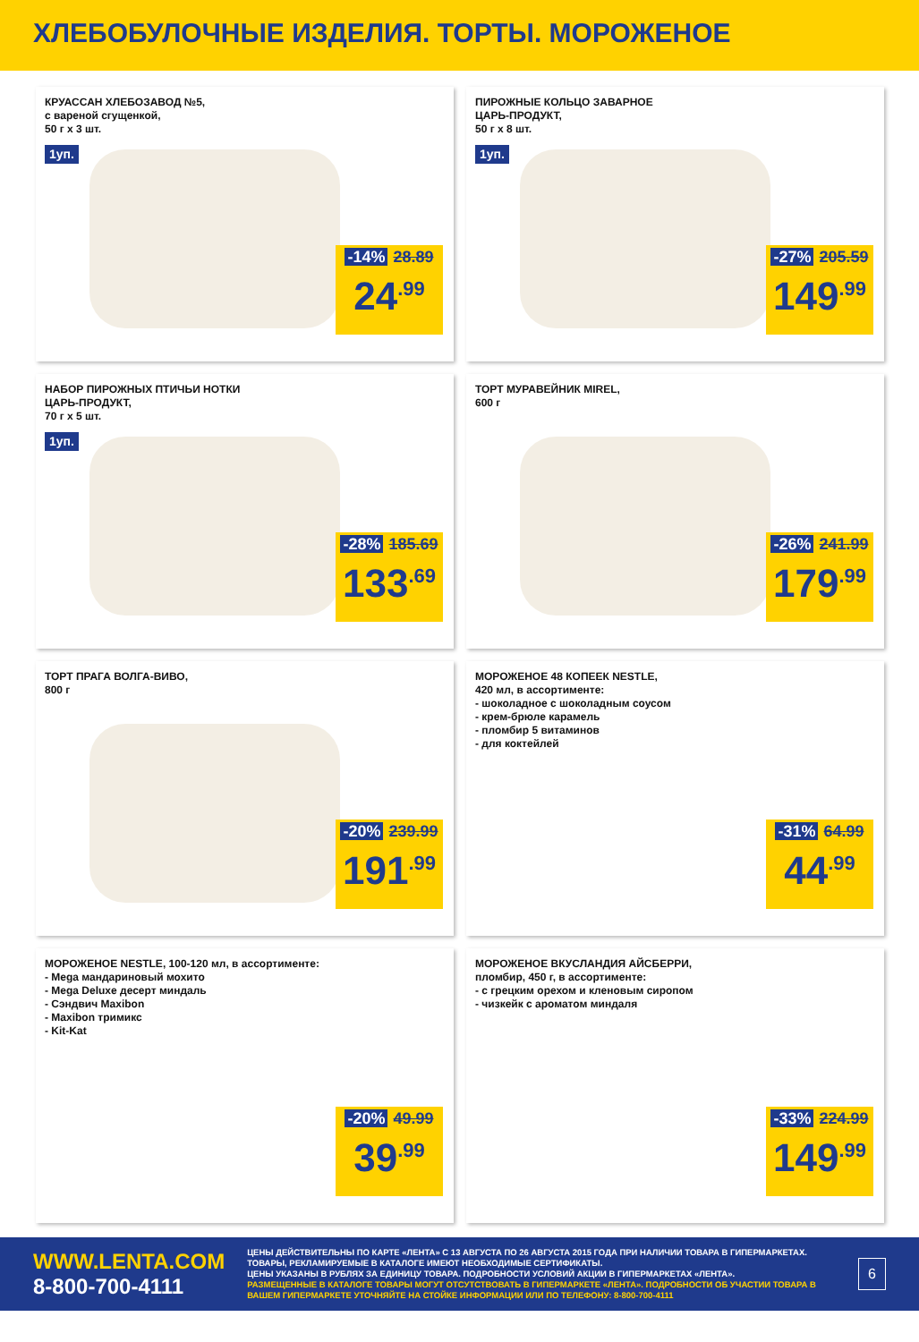ХЛЕБОБУЛОЧНЫЕ ИЗДЕЛИЯ. ТОРТЫ. МОРОЖЕНОЕ
КРУАССАН ХЛЕБОЗАВОД №5,
с вареной сгущенкой,
50 г х 3 шт.
1уп.
-14% 28.89
24<sup>.99</sup>
ПИРОЖНЫЕ КОЛЬЦО ЗАВАРНОЕ
ЦАРЬ-ПРОДУКТ,
50 г х 8 шт.
1уп.
-27% 205.59
149<sup>.99</sup>
НАБОР ПИРОЖНЫХ ПТИЧЬИ НОТКИ
ЦАРЬ-ПРОДУКТ,
70 г х 5 шт.
1уп.
-28% 185.69
133<sup>.69</sup>
ТОРТ МУРАВЕЙНИК MIREL,
600 г
-26% 241.99
179<sup>.99</sup>
ТОРТ ПРАГА ВОЛГА-ВИВО,
800 г
-20% 239.99
191<sup>.99</sup>
МОРОЖЕНОЕ 48 КОПЕЕК NESTLE,
420 мл, в ассортименте:
- шоколадное с шоколадным соусом
- крем-брюле карамель
- пломбир 5 витаминов
- для коктейлей
-31% 64.99
44<sup>.99</sup>
МОРОЖЕНОЕ NESTLE, 100-120 мл, в ассортименте:
- Mega мандариновый мохито
- Mega Deluxe десерт миндаль
- Сэндвич Maxibon
- Maxibon тримикс
- Kit-Kat
-20% 49.99
39<sup>.99</sup>
МОРОЖЕНОЕ ВКУСЛАНДИЯ АЙСБЕРРИ,
пломбир, 450 г, в ассортименте:
- с грецким орехом и кленовым сиропом
- чизкейк с ароматом миндаля
-33% 224.99
149<sup>.99</sup>
WWW.LENTA.COM
8-800-700-4111
ЦЕНЫ ДЕЙСТВИТЕЛЬНЫ ПО КАРТЕ «ЛЕНТА» С 13 АВГУСТА ПО 26 АВГУСТА 2015 ГОДА ПРИ НАЛИЧИИ ТОВАРА В ГИПЕРМАРКЕТАХ. ТОВАРЫ, РЕКЛАМИРУЕМЫЕ В КАТАЛОГЕ ИМЕЮТ НЕОБХОДИМЫЕ СЕРТИФИКАТЫ.
ЦЕНЫ УКАЗАНЫ В РУБЛЯХ ЗА ЕДИНИЦУ ТОВАРА. ПОДРОБНОСТИ УСЛОВИЙ АКЦИИ В ГИПЕРМАРКЕТАХ «ЛЕНТА».
РАЗМЕЩЕННЫЕ В КАТАЛОГЕ ТОВАРЫ МОГУТ ОТСУТСТВОВАТЬ В ГИПЕРМАРКЕТЕ «ЛЕНТА». ПОДРОБНОСТИ ОБ УЧАСТИИ ТОВАРА В ВАШЕМ ГИПЕРМАРКЕТЕ УТОЧНЯЙТЕ НА СТОЙКЕ ИНФОРМАЦИИ ИЛИ ПО ТЕЛЕФОНУ: 8-800-700-4111
6